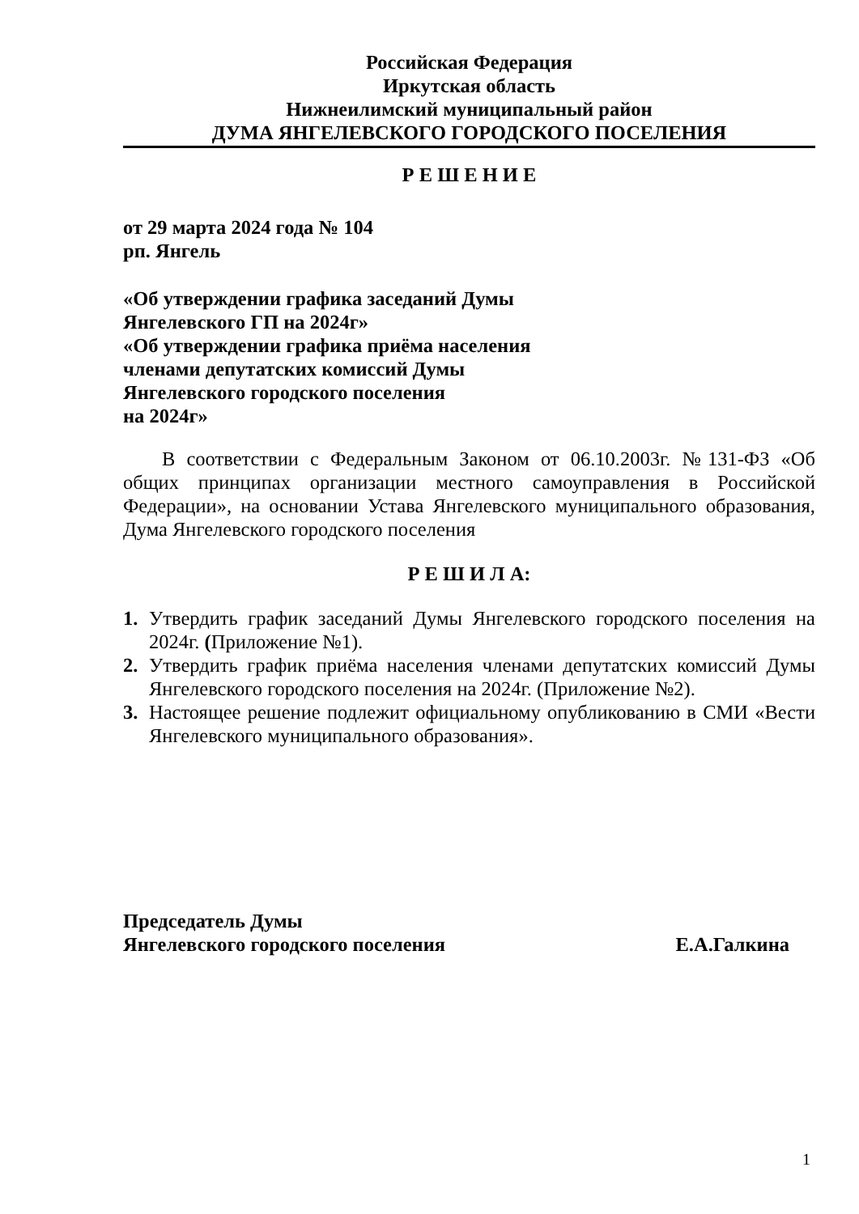Российская Федерация
Иркутская область
Нижнеилимский муниципальный район
ДУМА ЯНГЕЛЕВСКОГО ГОРОДСКОГО ПОСЕЛЕНИЯ
Р Е Ш Е Н И Е
от 29 марта 2024 года № 104
рп. Янгель
«Об утверждении графика заседаний Думы
Янгелевского ГП на 2024г»
«Об утверждении графика приёма населения
членами депутатских комиссий Думы
Янгелевского городского поселения
на 2024г»
В соответствии с Федеральным Законом от 06.10.2003г. №131-ФЗ «Об общих принципах организации местного самоуправления в Российской Федерации», на основании Устава Янгелевского муниципального образования, Дума Янгелевского городского поселения
Р Е Ш И Л А:
1. Утвердить график заседаний Думы Янгелевского городского поселения на 2024г. (Приложение №1).
2. Утвердить график приёма населения членами депутатских комиссий Думы Янгелевского городского поселения на 2024г. (Приложение №2).
3. Настоящее решение подлежит официальному опубликованию в СМИ «Вести Янгелевского муниципального образования».
Председатель Думы
Янгелевского городского поселения Е.А.Галкина
1